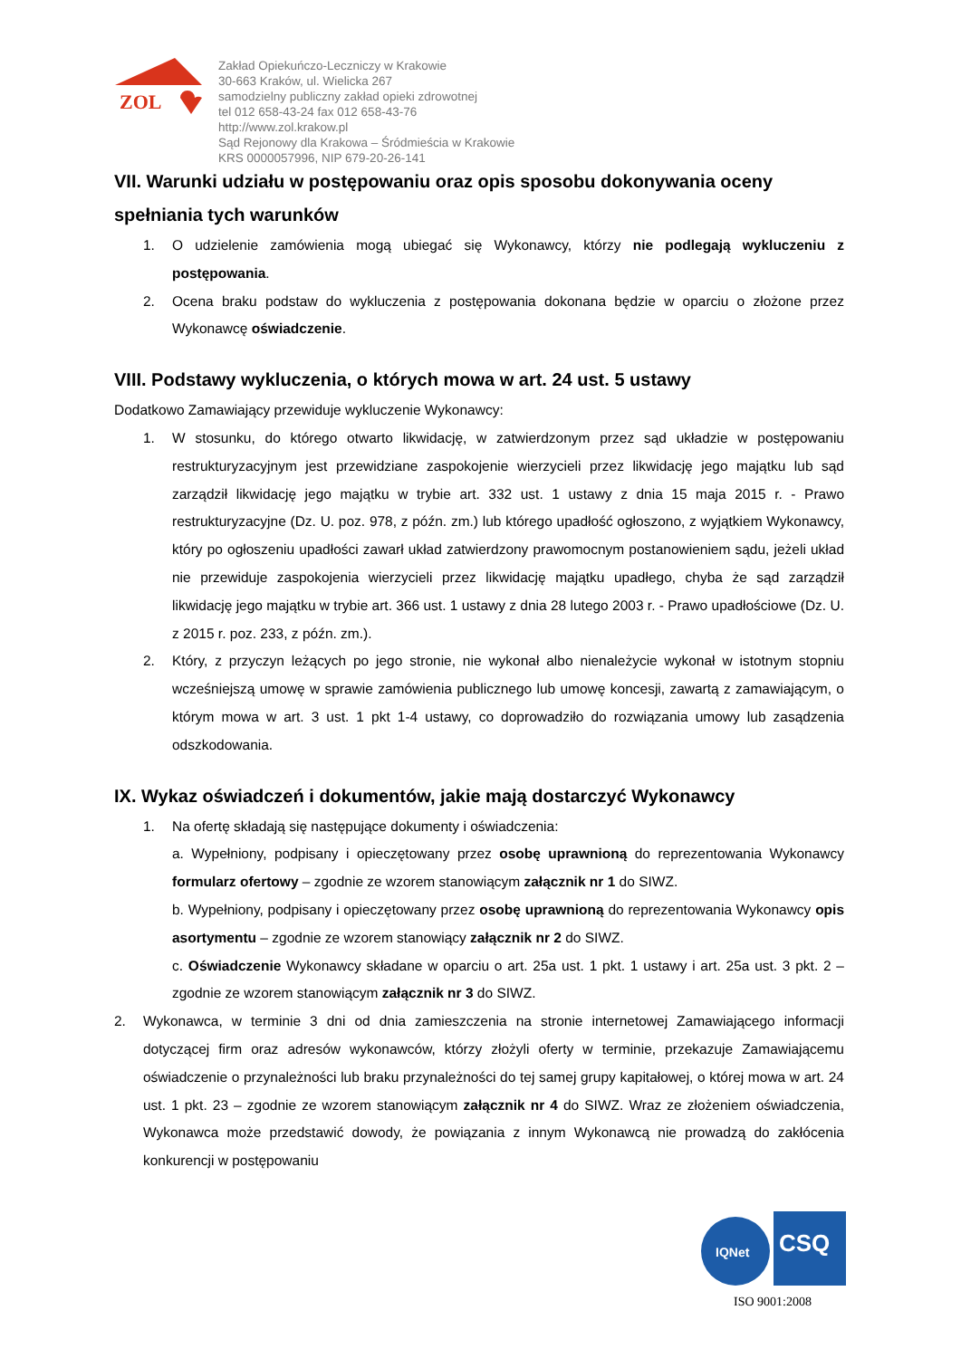ZOL
Zakład Opiekuńczo-Leczniczy w Krakowie
30-663 Kraków, ul. Wielicka 267
samodzielny publiczny zakład opieki zdrowotnej
tel 012 658-43-24 fax 012 658-43-76
http://www.zol.krakow.pl
Sąd Rejonowy dla Krakowa – Śródmieścia w Krakowie
KRS 0000057996, NIP 679-20-26-141
VII. Warunki udziału w postępowaniu oraz opis sposobu dokonywania oceny spełniania tych warunków
1. O udzielenie zamówienia mogą ubiegać się Wykonawcy, którzy nie podlegają wykluczeniu z postępowania.
2. Ocena braku podstaw do wykluczenia z postępowania dokonana będzie w oparciu o złożone przez Wykonawcę oświadczenie.
VIII. Podstawy wykluczenia, o których mowa w art. 24 ust. 5 ustawy
Dodatkowo Zamawiający przewiduje wykluczenie Wykonawcy:
1. W stosunku, do którego otwarto likwidację, w zatwierdzonym przez sąd układzie w postępowaniu restrukturyzacyjnym jest przewidziane zaspokojenie wierzycieli przez likwidację jego majątku lub sąd zarządził likwidację jego majątku w trybie art. 332 ust. 1 ustawy z dnia 15 maja 2015 r. - Prawo restrukturyzacyjne (Dz. U. poz. 978, z późn. zm.) lub którego upadłość ogłoszono, z wyjątkiem Wykonawcy, który po ogłoszeniu upadłości zawarł układ zatwierdzony prawomocnym postanowieniem sądu, jeżeli układ nie przewiduje zaspokojenia wierzycieli przez likwidację majątku upadłego, chyba że sąd zarządził likwidację jego majątku w trybie art. 366 ust. 1 ustawy z dnia 28 lutego 2003 r. - Prawo upadłościowe (Dz. U. z 2015 r. poz. 233, z późn. zm.).
2. Który, z przyczyn leżących po jego stronie, nie wykonał albo nienależycie wykonał w istotnym stopniu wcześniejszą umowę w sprawie zamówienia publicznego lub umowę koncesji, zawartą z zamawiającym, o którym mowa w art. 3 ust. 1 pkt 1-4 ustawy, co doprowadziło do rozwiązania umowy lub zasądzenia odszkodowania.
IX. Wykaz oświadczeń i dokumentów, jakie mają dostarczyć Wykonawcy
1. Na ofertę składają się następujące dokumenty i oświadczenia:
a. Wypełniony, podpisany i opieczętowany przez osobę uprawnioną do reprezentowania Wykonawcy formularz ofertowy – zgodnie ze wzorem stanowiącym załącznik nr 1 do SIWZ.
b. Wypełniony, podpisany i opieczętowany przez osobę uprawnioną do reprezentowania Wykonawcy opis asortymentu – zgodnie ze wzorem stanowiący załącznik nr 2 do SIWZ.
c. Oświadczenie Wykonawcy składane w oparciu o art. 25a ust. 1 pkt. 1 ustawy i art. 25a ust. 3 pkt. 2 – zgodnie ze wzorem stanowiącym załącznik nr 3 do SIWZ.
2. Wykonawca, w terminie 3 dni od dnia zamieszczenia na stronie internetowej Zamawiającego informacji dotyczącej firm oraz adresów wykonawców, którzy złożyli oferty w terminie, przekazuje Zamawiającemu oświadczenie o przynależności lub braku przynależności do tej samej grupy kapitałowej, o której mowa w art. 24 ust. 1 pkt. 23 – zgodnie ze wzorem stanowiącym załącznik nr 4 do SIWZ. Wraz ze złożeniem oświadczenia, Wykonawca może przedstawić dowody, że powiązania z innym Wykonawcą nie prowadzą do zakłócenia konkurencji w postępowaniu
IQNet
CSQ
ISO 9001:2008